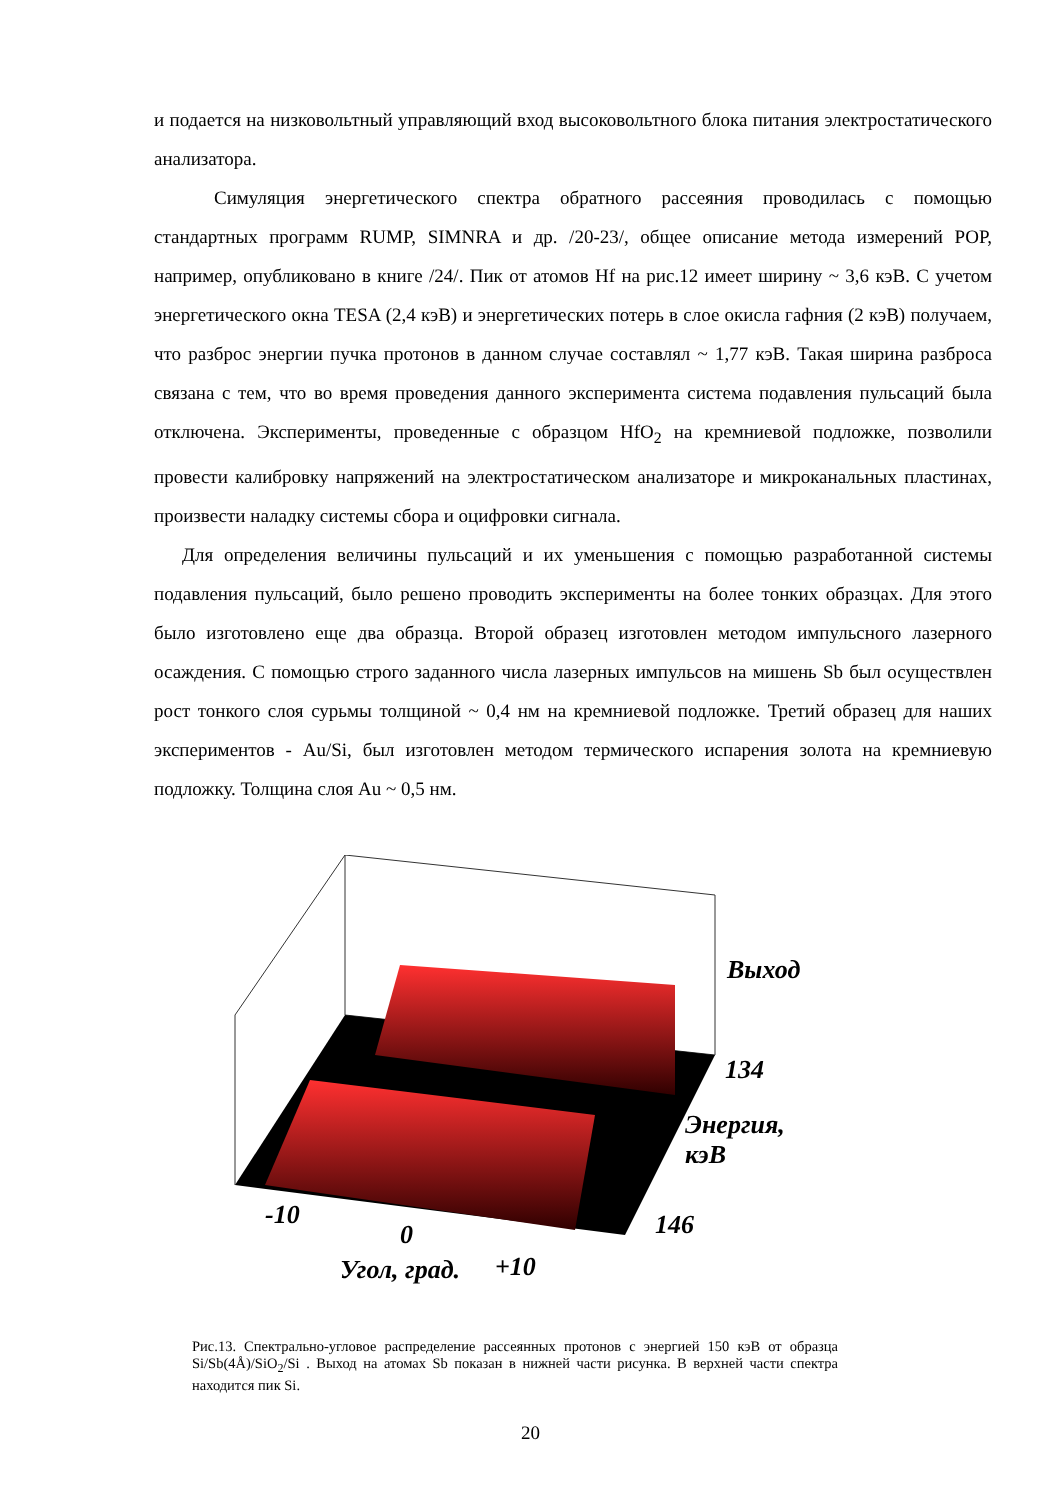и подается на низковольтный управляющий вход высоковольтного блока питания электростатического анализатора.
Симуляция энергетического спектра обратного рассеяния проводилась с помощью стандартных программ RUMP, SIMNRA и др. /20-23/, общее описание метода измерений РОР, например, опубликовано в книге /24/. Пик от атомов Hf на рис.12 имеет ширину ~ 3,6 кэВ. С учетом энергетического окна TESA (2,4 кэВ) и энергетических потерь в слое окисла гафния (2 кэВ) получаем, что разброс энергии пучка протонов в данном случае составлял ~ 1,77 кэВ. Такая ширина разброса связана с тем, что во время проведения данного эксперимента система подавления пульсаций была отключена. Эксперименты, проведенные с образцом HfO<sub>2</sub> на кремниевой подложке, позволили провести калибровку напряжений на электростатическом анализаторе и микроканальных пластинах, произвести наладку системы сбора и оцифровки сигнала.
Для определения величины пульсаций и их уменьшения с помощью разработанной системы подавления пульсаций, было решено проводить эксперименты на более тонких образцах. Для этого было изготовлено еще два образца. Второй образец изготовлен методом импульсного лазерного осаждения. С помощью строго заданного числа лазерных импульсов на мишень Sb был осуществлен рост тонкого слоя сурьмы толщиной ~ 0,4 нм на кремниевой подложке. Третий образец для наших экспериментов - Au/Si, был изготовлен методом термического испарения золота на кремниевую подложку. Толщина слоя Au ~ 0,5 нм.
-10
0
Угол, град. +10
Выход
134
Энергия,
кэВ
146
Рис.13. Спектрально-угловое распределение рассеянных протонов с энергией 150 кэВ от образца Si/Sb(4Å)/SiO<sub>2</sub>/Si . Выход на атомах Sb показан в нижней части рисунка. В верхней части спектра находится пик Si.
20